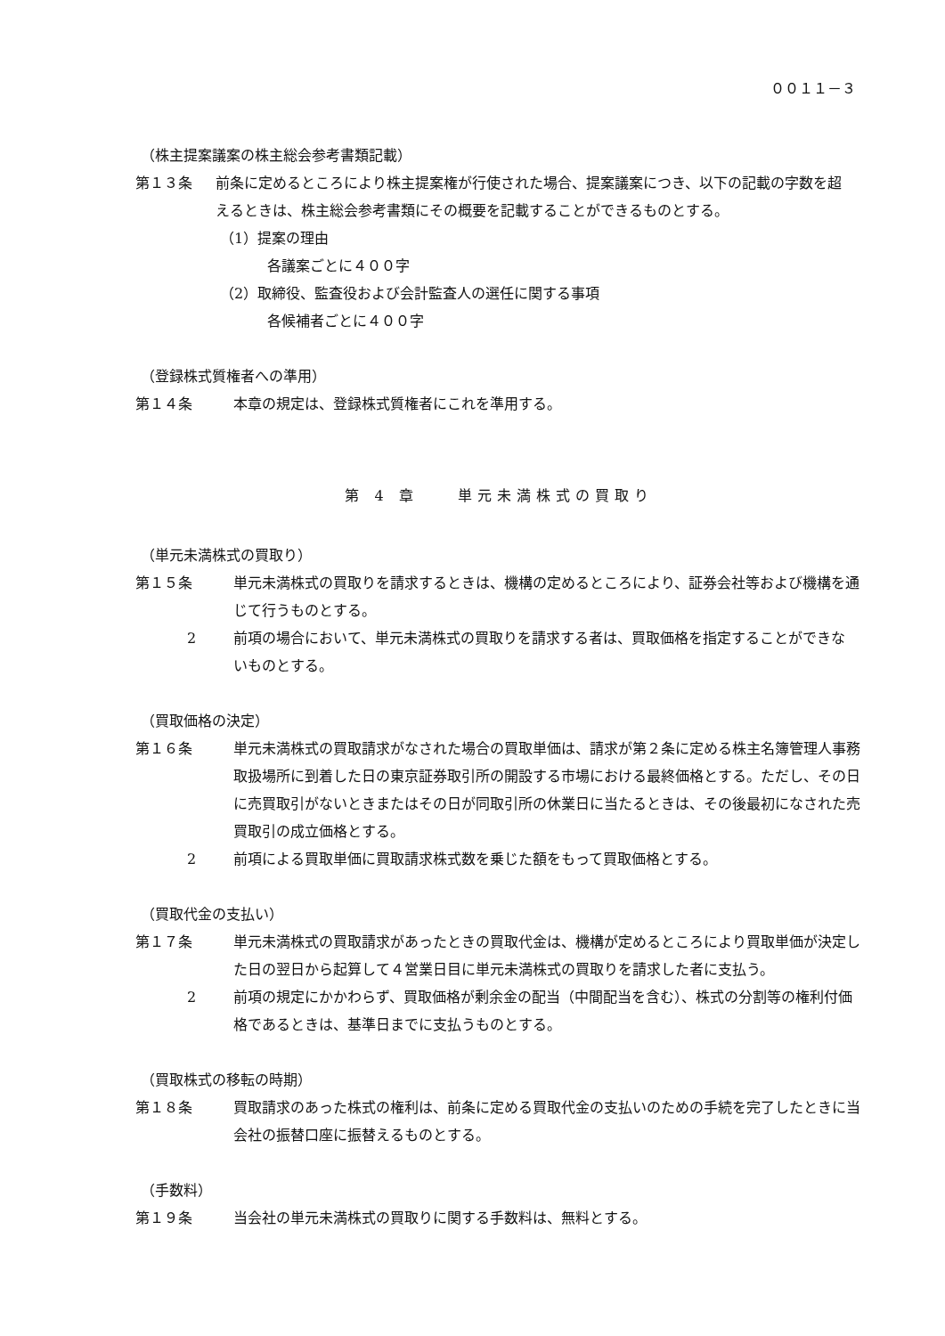００１１－３
（株主提案議案の株主総会参考書類記載）
第１３条 前条に定めるところにより株主提案権が行使された場合、提案議案につき、以下の記載の字数を超えるときは、株主総会参考書類にその概要を記載することができるものとする。
（1）提案の理由
各議案ごとに４００字
（2）取締役、監査役および会計監査人の選任に関する事項
各候補者ごとに４００字
（登録株式質権者への準用）
第１４条 本章の規定は、登録株式質権者にこれを準用する。
第 4 章　　単元未満株式の買取り
（単元未満株式の買取り）
第１５条 単元未満株式の買取りを請求するときは、機構の定めるところにより、証券会社等および機構を通じて行うものとする。
2 前項の場合において、単元未満株式の買取りを請求する者は、買取価格を指定することができないものとする。
（買取価格の決定）
第１６条 単元未満株式の買取請求がなされた場合の買取単価は、請求が第２条に定める株主名簿管理人事務取扱場所に到着した日の東京証券取引所の開設する市場における最終価格とする。ただし、その日に売買取引がないときまたはその日が同取引所の休業日に当たるときは、その後最初になされた売買取引の成立価格とする。
2 前項による買取単価に買取請求株式数を乗じた額をもって買取価格とする。
（買取代金の支払い）
第１７条 単元未満株式の買取請求があったときの買取代金は、機構が定めるところにより買取単価が決定した日の翌日から起算して４営業日目に単元未満株式の買取りを請求した者に支払う。
2 前項の規定にかかわらず、買取価格が剰余金の配当（中間配当を含む）、株式の分割等の権利付価格であるときは、基準日までに支払うものとする。
（買取株式の移転の時期）
第１８条 買取請求のあった株式の権利は、前条に定める買取代金の支払いのための手続を完了したときに当会社の振替口座に振替えるものとする。
（手数料）
第１９条 当会社の単元未満株式の買取りに関する手数料は、無料とする。